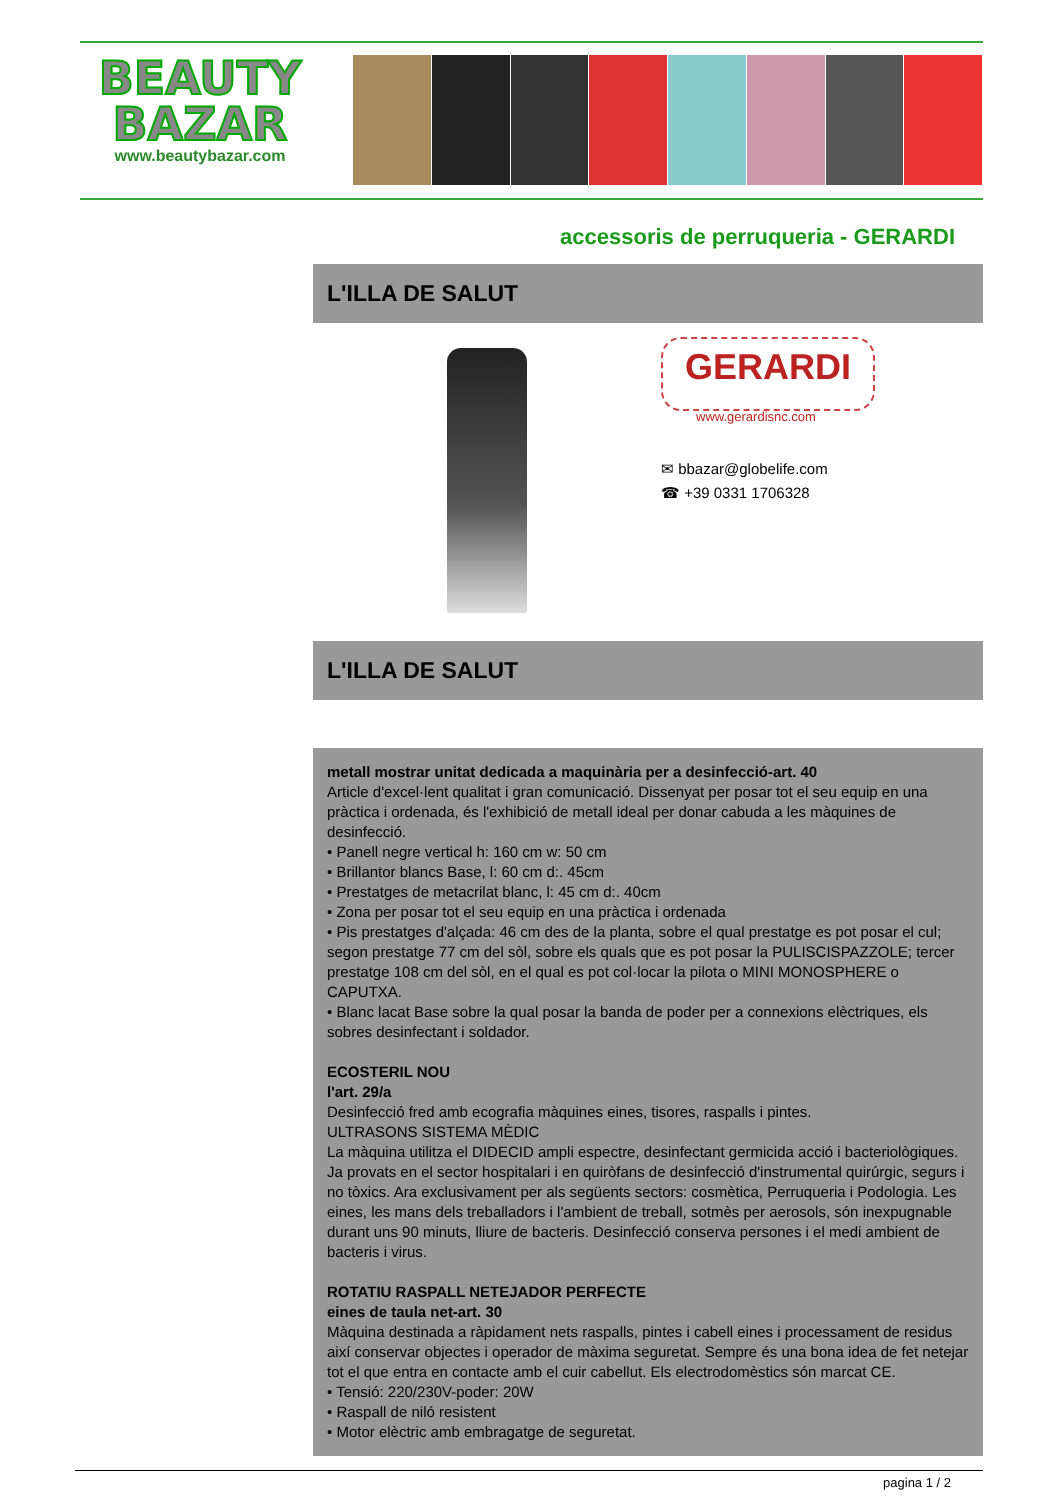BEAUTY
BAZAR
www.beautybazar.com
accessoris de perruqueria - GERARDI
L'ILLA DE SALUT
GERARDI
www.gerardisnc.com
✉ bbazar@globelife.com
☎ +39 0331 1706328
L'ILLA DE SALUT
metall mostrar unitat dedicada a maquinària per a desinfecció-art. 40
Article d'excel·lent qualitat i gran comunicació. Dissenyat per posar tot el seu equip en una pràctica i ordenada, és l'exhibició de metall ideal per donar cabuda a les màquines de desinfecció.
• Panell negre vertical h: 160 cm w: 50 cm
• Brillantor blancs Base, l: 60 cm d:. 45cm
• Prestatges de metacrilat blanc, l: 45 cm d:. 40cm
• Zona per posar tot el seu equip en una pràctica i ordenada
• Pis prestatges d'alçada: 46 cm des de la planta, sobre el qual prestatge es pot posar el cul; segon prestatge 77 cm del sòl, sobre els quals que es pot posar la PULISCISPAZZOLE; tercer prestatge 108 cm del sòl, en el qual es pot col·locar la pilota o MINI MONOSPHERE o CAPUTXA.
• Blanc lacat Base sobre la qual posar la banda de poder per a connexions elèctriques, els sobres desinfectant i soldador.
ECOSTERIL NOU
l'art. 29/a
Desinfecció fred amb ecografia màquines eines, tisores, raspalls i pintes.
ULTRASONS SISTEMA MÈDIC
La màquina utilitza el DIDECID ampli espectre, desinfectant germicida acció i bacteriològiques. Ja provats en el sector hospitalari i en quiròfans de desinfecció d'instrumental quirúrgic, segurs i no tòxics. Ara exclusivament per als següents sectors: cosmètica, Perruqueria i Podologia. Les eines, les mans dels treballadors i l'ambient de treball, sotmès per aerosols, són inexpugnable durant uns 90 minuts, lliure de bacteris. Desinfecció conserva persones i el medi ambient de bacteris i virus.
ROTATIU RASPALL NETEJADOR PERFECTE
eines de taula net-art. 30
Màquina destinada a ràpidament nets raspalls, pintes i cabell eines i processament de residus així conservar objectes i operador de màxima seguretat. Sempre és una bona idea de fet netejar tot el que entra en contacte amb el cuir cabellut. Els electrodomèstics són marcat CE.
• Tensió: 220/230V-poder: 20W
• Raspall de niló resistent
• Motor elèctric amb embragatge de seguretat.
pagina 1 / 2